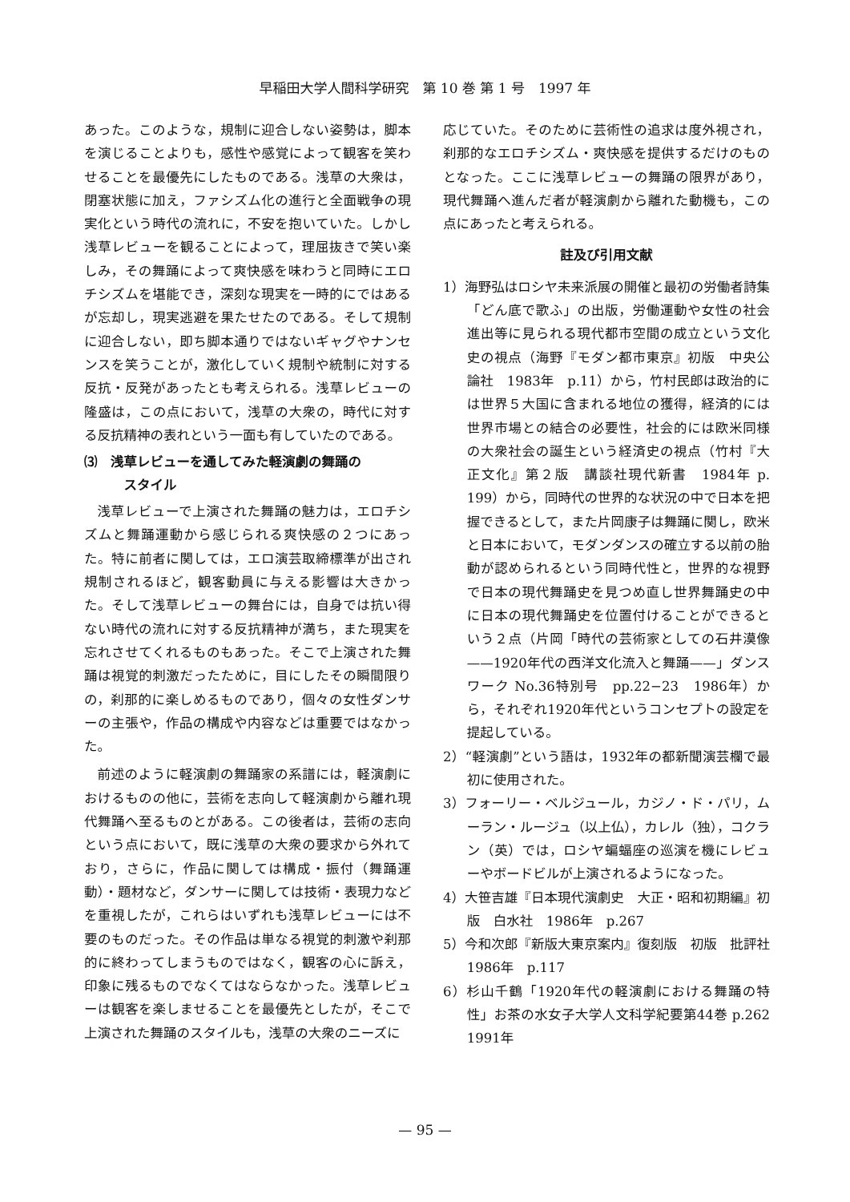早稲田大学人間科学研究　第 10 巻 第 1 号　1997 年
あった。このような，規制に迎合しない姿勢は，脚本を演じることよりも，感性や感覚によって観客を笑わせることを最優先にしたものである。浅草の大衆は，閉塞状態に加え，ファシズム化の進行と全面戦争の現実化という時代の流れに，不安を抱いていた。しかし浅草レビューを観ることによって，理屈抜きで笑い楽しみ，その舞踊によって爽快感を味わうと同時にエロチシズムを堪能でき，深刻な現実を一時的にではあるが忘却し，現実逃避を果たせたのである。そして規制に迎合しない，即ち脚本通りではないギャグやナンセンスを笑うことが，激化していく規制や統制に対する反抗・反発があったとも考えられる。浅草レビューの隆盛は，この点において，浅草の大衆の，時代に対する反抗精神の表れという一面も有していたのである。
⑶　浅草レビューを通してみた軽演劇の舞踊の
　　　スタイル
浅草レビューで上演された舞踊の魅力は，エロチシズムと舞踊運動から感じられる爽快感の２つにあった。特に前者に関しては，エロ演芸取締標準が出され規制されるほど，観客動員に与える影響は大きかった。そして浅草レビューの舞台には，自身では抗い得ない時代の流れに対する反抗精神が満ち，また現実を忘れさせてくれるものもあった。そこで上演された舞踊は視覚的刺激だったために，目にしたその瞬間限りの，刹那的に楽しめるものであり，個々の女性ダンサーの主張や，作品の構成や内容などは重要ではなかった。
前述のように軽演劇の舞踊家の系譜には，軽演劇におけるものの他に，芸術を志向して軽演劇から離れ現代舞踊へ至るものとがある。この後者は，芸術の志向という点において，既に浅草の大衆の要求から外れており，さらに，作品に関しては構成・振付（舞踊運動）・題材など，ダンサーに関しては技術・表現力などを重視したが，これらはいずれも浅草レビューには不要のものだった。その作品は単なる視覚的刺激や刹那的に終わってしまうものではなく，観客の心に訴え，印象に残るものでなくてはならなかった。浅草レビューは観客を楽しませることを最優先としたが，そこで上演された舞踊のスタイルも，浅草の大衆のニーズに
応じていた。そのために芸術性の追求は度外視され，刹那的なエロチシズム・爽快感を提供するだけのものとなった。ここに浅草レビューの舞踊の限界があり，現代舞踊へ進んだ者が軽演劇から離れた動機も，この点にあったと考えられる。
註及び引用文献
1）海野弘はロシヤ未来派展の開催と最初の労働者詩集「どん底で歌ふ」の出版，労働運動や女性の社会進出等に見られる現代都市空間の成立という文化史の視点（海野『モダン都市東京』初版　中央公論社　1983年　p.11）から，竹村民郎は政治的には世界５大国に含まれる地位の獲得，経済的には世界市場との結合の必要性，社会的には欧米同様の大衆社会の誕生という経済史の視点（竹村『大正文化』第２版　講談社現代新書　1984年 p. 199）から，同時代の世界的な状況の中で日本を把握できるとして，また片岡康子は舞踊に関し，欧米と日本において，モダンダンスの確立する以前の胎動が認められるという同時代性と，世界的な視野で日本の現代舞踊史を見つめ直し世界舞踊史の中に日本の現代舞踊史を位置付けることができるという２点（片岡「時代の芸術家としての石井漠像——1920年代の西洋文化流入と舞踊——」ダンスワーク No.36特別号　pp.22−23　1986年）から，それぞれ1920年代というコンセプトの設定を提起している。
2）“軽演劇”という語は，1932年の都新聞演芸欄で最初に使用された。
3）フォーリー・ベルジュール，カジノ・ド・パリ，ムーラン・ルージュ（以上仏），カレル（独），コクラン（英）では，ロシヤ蝙蝠座の巡演を機にレビューやボードビルが上演されるようになった。
4）大笹吉雄『日本現代演劇史　大正・昭和初期編』初版　白水社　1986年　p.267
5）今和次郎『新版大東京案内』復刻版　初版　批評社　1986年　p.117
6）杉山千鶴「1920年代の軽演劇における舞踊の特性」お茶の水女子大学人文科学紀要第44巻 p.262　1991年
— 95 —